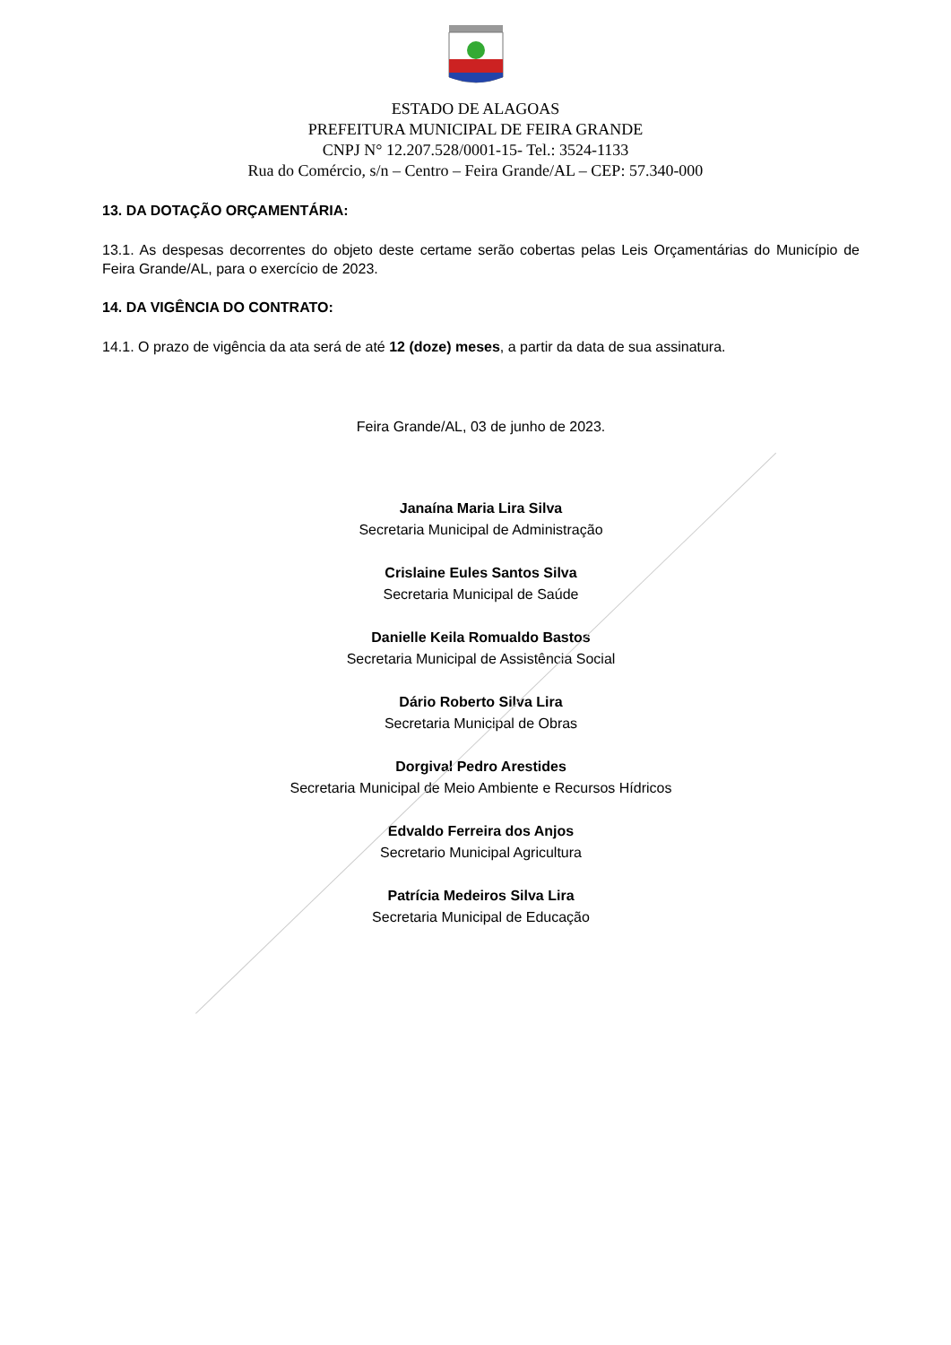ESTADO DE ALAGOAS
PREFEITURA MUNICIPAL DE FEIRA GRANDE
CNPJ N° 12.207.528/0001-15- Tel.: 3524-1133
Rua do Comércio, s/n – Centro – Feira Grande/AL – CEP: 57.340-000
13. DA DOTAÇÃO ORÇAMENTÁRIA:
13.1. As despesas decorrentes do objeto deste certame serão cobertas pelas Leis Orçamentárias do Município de Feira Grande/AL, para o exercício de 2023.
14. DA VIGÊNCIA DO CONTRATO:
14.1. O prazo de vigência da ata será de até 12 (doze) meses, a partir da data de sua assinatura.
Feira Grande/AL, 03 de junho de 2023.
Janaína Maria Lira Silva
Secretaria Municipal de Administração
Crislaine Eules Santos Silva
Secretaria Municipal de Saúde
Danielle Keila Romualdo Bastos
Secretaria Municipal de Assistência Social
Dário Roberto Silva Lira
Secretaria Municipal de Obras
Dorgival Pedro Arestides
Secretaria Municipal de Meio Ambiente e Recursos Hídricos
Edvaldo Ferreira dos Anjos
Secretario Municipal Agricultura
Patrícia Medeiros Silva Lira
Secretaria Municipal de Educação